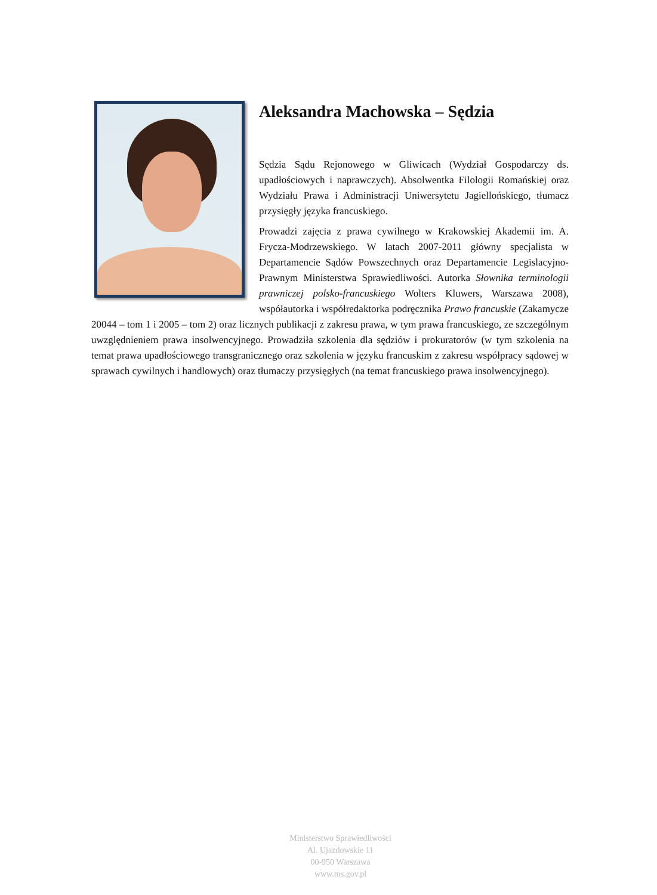Aleksandra Machowska – Sędzia
Sędzia Sądu Rejonowego w Gliwicach (Wydział Gospodarczy ds. upadłościowych i naprawczych). Absolwentka Filologii Romańskiej oraz Wydziału Prawa i Administracji Uniwersytetu Jagiellońskiego, tłumacz przysięgły języka francuskiego.
Prowadzi zajęcia z prawa cywilnego w Krakowskiej Akademii im. A. Frycza-Modrzewskiego. W latach 2007-2011 główny specjalista w Departamencie Sądów Powszechnych oraz Departamencie Legislacyjno-Prawnym Ministerstwa Sprawiedliwości. Autorka Słownika terminologii prawniczej polsko-francuskiego Wolters Kluwers, Warszawa 2008), współautorka i współredaktorka podręcznika Prawo francuskie (Zakamycze 20044 – tom 1 i 2005 – tom 2) oraz licznych publikacji z zakresu prawa, w tym prawa francuskiego, ze szczególnym uwzględnieniem prawa insolwencyjnego. Prowadziła szkolenia dla sędziów i prokuratorów (w tym szkolenia na temat prawa upadłościowego transgranicznego oraz szkolenia w języku francuskim z zakresu współpracy sądowej w sprawach cywilnych i handlowych) oraz tłumaczy przysięgłych (na temat francuskiego prawa insolwencyjnego).
Ministerstwo Sprawiedliwości
Al. Ujazdowskie 11
00-950 Warszawa
www.ms.gov.pl